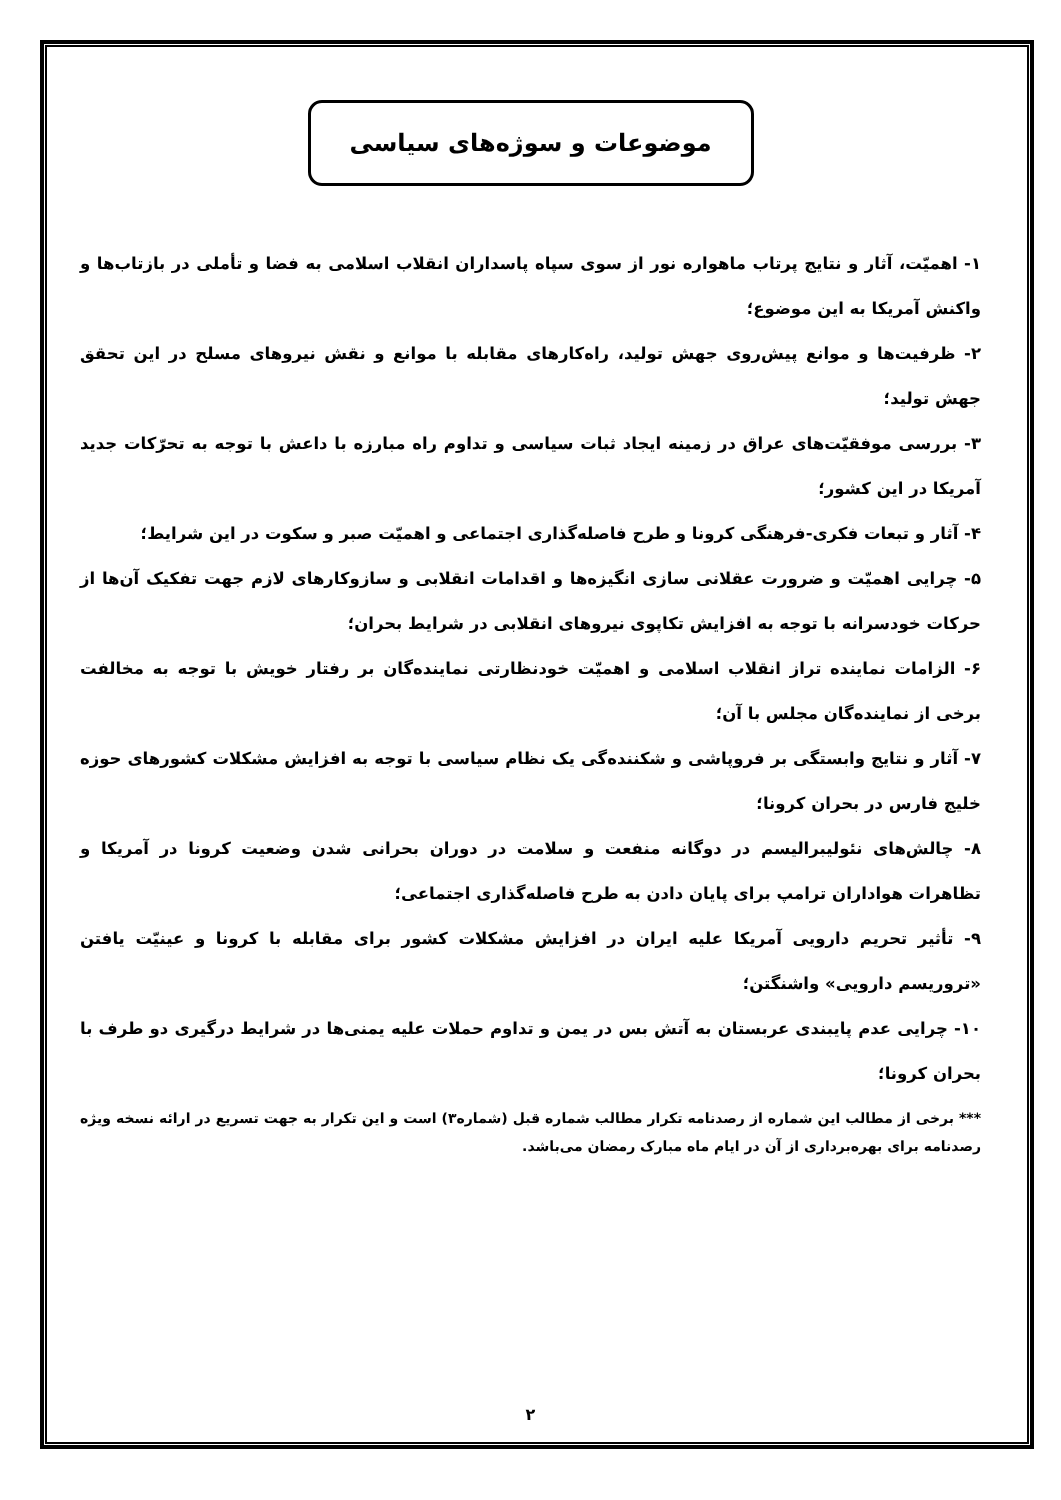موضوعات و سوژه‌های سیاسی
۱- اهمیّت، آثار و نتایج پرتاب ماهواره نور از سوی سپاه پاسداران انقلاب اسلامی به فضا و تأملی در بازتاب‌ها و واکنش آمریکا به این موضوع؛
۲- ظرفیت‌ها و موانع پیش‌روی جهش تولید، راه‌کارهای مقابله با موانع و نقش نیروهای مسلح در این تحقق جهش تولید؛
۳- بررسی موفقیّت‌های عراق در زمینه ایجاد ثبات سیاسی و تداوم راه مبارزه با داعش با توجه به تحرّکات جدید آمریکا در این کشور؛
۴- آثار و تبعات فکری-فرهنگی کرونا و طرح فاصله‌گذاری اجتماعی و اهمیّت صبر و سکوت در این شرایط؛
۵- چرایی اهمیّت و ضرورت عقلانی سازی انگیزه‌ها و اقدامات انقلابی و سازوکارهای لازم جهت تفکیک آن‌ها از حرکات خودسرانه با توجه به افزایش تکاپوی نیروهای انقلابی در شرایط بحران؛
۶- الزامات نماینده تراز انقلاب اسلامی و اهمیّت خودنظارتی نماینده‌گان بر رفتار خویش با توجه به مخالفت برخی از نماینده‌گان مجلس با آن؛
۷- آثار و نتایج وابستگی بر فروپاشی و شکننده‌گی یک نظام سیاسی با توجه به افزایش مشکلات کشورهای حوزه خلیج فارس در بحران کرونا؛
۸- چالش‌های نئولیبرالیسم در دوگانه منفعت و سلامت در دوران بحرانی شدن وضعیت کرونا در آمریکا و تظاهرات هواداران ترامپ برای پایان دادن به طرح فاصله‌گذاری اجتماعی؛
۹- تأثیر تحریم دارویی آمریکا علیه ایران در افزایش مشکلات کشور برای مقابله با کرونا و عینیّت یافتن «تروریسم دارویی» واشنگتن؛
۱۰- چرایی عدم پایبندی عربستان به آتش بس در یمن و تداوم حملات علیه یمنی‌ها در شرایط درگیری دو طرف با بحران کرونا؛
*** برخی از مطالب این شماره از رصدنامه تکرار مطالب شماره قبل (شماره۳) است و این تکرار به جهت تسریع در ارائه نسخه ویژه رصدنامه برای بهره‌برداری از آن در ایام ماه مبارک رمضان می‌باشد.
۲